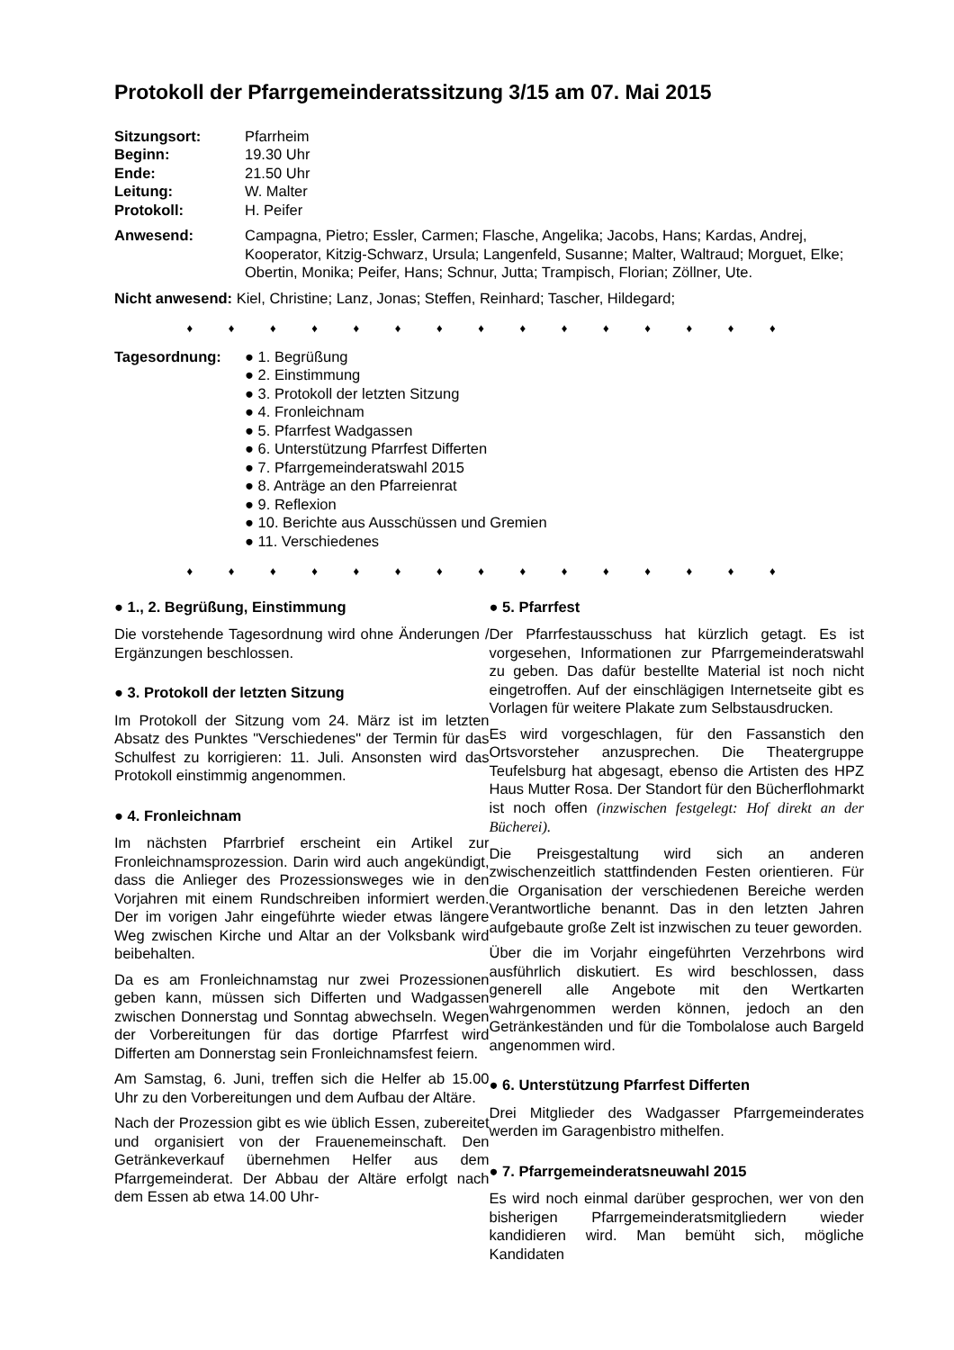Protokoll der Pfarrgemeinderatssitzung 3/15 am 07. Mai 2015
Sitzungsort: Pfarrheim
Beginn: 19.30 Uhr
Ende: 21.50 Uhr
Leitung: W. Malter
Protokoll: H. Peifer
Anwesend: Campagna, Pietro; Essler, Carmen; Flasche, Angelika; Jacobs, Hans; Kardas, Andrej, Kooperator, Kitzig-Schwarz, Ursula; Langenfeld, Susanne; Malter, Waltraud; Morguet, Elke; Obertin, Monika; Peifer, Hans; Schnur, Jutta; Trampisch, Florian; Zöllner, Ute.
Nicht anwesend: Kiel, Christine; Lanz, Jonas; Steffen, Reinhard; Tascher, Hildegard;
♦ ♦ ♦ ♦ ♦ ♦ ♦ ♦ ♦ ♦ ♦ ♦ ♦ ♦ ♦
Tagesordnung: ● 1. Begrüßung
● 2. Einstimmung
● 3. Protokoll der letzten Sitzung
● 4. Fronleichnam
● 5. Pfarrfest Wadgassen
● 6. Unterstützung Pfarrfest Differten
● 7. Pfarrgemeinderatswahl 2015
● 8. Anträge an den Pfarreienrat
● 9. Reflexion
● 10. Berichte aus Ausschüssen und Gremien
● 11. Verschiedenes
♦ ♦ ♦ ♦ ♦ ♦ ♦ ♦ ♦ ♦ ♦ ♦ ♦ ♦ ♦
● 1., 2. Begrüßung, Einstimmung
Die vorstehende Tagesordnung wird ohne Änderungen / Ergänzungen beschlossen.
● 3. Protokoll der letzten Sitzung
Im Protokoll der Sitzung vom 24. März ist im letzten Absatz des Punktes "Verschiedenes" der Termin für das Schulfest zu korrigieren: 11. Juli. Ansonsten wird das Protokoll einstimmig angenommen.
● 4. Fronleichnam
Im nächsten Pfarrbrief erscheint ein Artikel zur Fronleichnamsprozession. Darin wird auch angekündigt, dass die Anlieger des Prozessionsweges wie in den Vorjahren mit einem Rundschreiben informiert werden. Der im vorigen Jahr eingeführte wieder etwas längere Weg zwischen Kirche und Altar an der Volksbank wird beibehalten.
Da es am Fronleichnamstag nur zwei Prozessionen geben kann, müssen sich Differten und Wadgassen zwischen Donnerstag und Sonntag abwechseln. Wegen der Vorbereitungen für das dortige Pfarrfest wird Differten am Donnerstag sein Fronleichnamsfest feiern.
Am Samstag, 6. Juni, treffen sich die Helfer ab 15.00 Uhr zu den Vorbereitungen und dem Aufbau der Altäre.
Nach der Prozession gibt es wie üblich Essen, zubereitet und organisiert von der Frauenemeinschaft. Den Getränkeverkauf übernehmen Helfer aus dem Pfarrgemeinderat. Der Abbau der Altäre erfolgt nach dem Essen ab etwa 14.00 Uhr-
● 5. Pfarrfest
Der Pfarrfestausschuss hat kürzlich getagt. Es ist vorgesehen, Informationen zur Pfarrgemeinderatswahl zu geben. Das dafür bestellte Material ist noch nicht eingetroffen. Auf der einschlägigen Internetseite gibt es Vorlagen für weitere Plakate zum Selbstausdrucken.
Es wird vorgeschlagen, für den Fassanstich den Ortsvorsteher anzusprechen. Die Theatergruppe Teufelsburg hat abgesagt, ebenso die Artisten des HPZ Haus Mutter Rosa. Der Standort für den Bücherflohmarkt ist noch offen (inzwischen festgelegt: Hof direkt an der Bücherei).
Die Preisgestaltung wird sich an anderen zwischenzeitlich stattfindenden Festen orientieren. Für die Organisation der verschiedenen Bereiche werden Verantwortliche benannt. Das in den letzten Jahren aufgebaute große Zelt ist inzwischen zu teuer geworden.
Über die im Vorjahr eingeführten Verzehrbons wird ausführlich diskutiert. Es wird beschlossen, dass generell alle Angebote mit den Wertkarten wahrgenommen werden können, jedoch an den Getränkeständen und für die Tombolalose auch Bargeld angenommen wird.
● 6. Unterstützung Pfarrfest Differten
Drei Mitglieder des Wadgasser Pfarrgemeinderates werden im Garagenbistro mithelfen.
● 7. Pfarrgemeinderatsneuwahl 2015
Es wird noch einmal darüber gesprochen, wer von den bisherigen Pfarrgemeinderatsmitgliedern wieder kandidieren wird. Man bemüht sich, mögliche Kandidaten